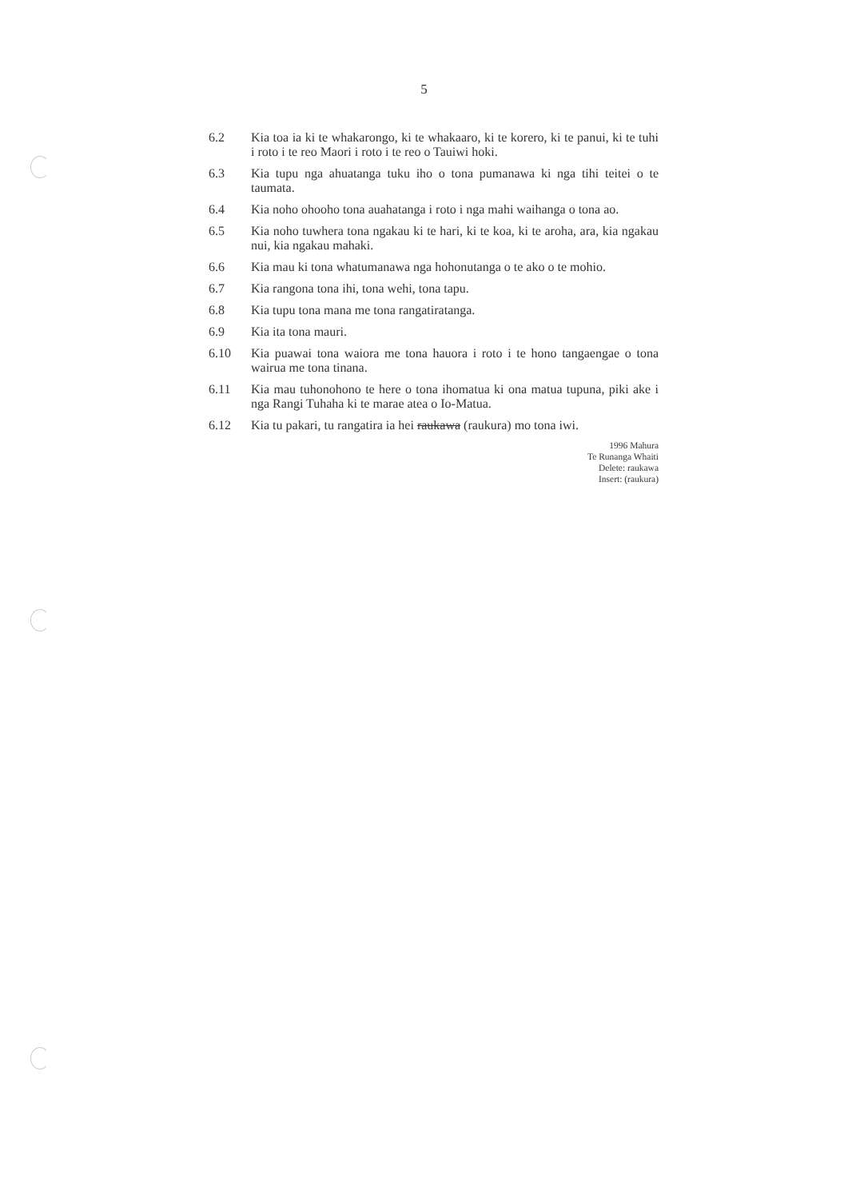5
6.2 Kia toa ia ki te whakarongo, ki te whakaaro, ki te korero, ki te panui, ki te tuhi i roto i te reo Maori i roto i te reo o Tauiwi hoki.
6.3 Kia tupu nga ahuatanga tuku iho o tona pumanawa ki nga tihi teitei o te taumata.
6.4 Kia noho ohooho tona auahatanga i roto i nga mahi waihanga o tona ao.
6.5 Kia noho tuwhera tona ngakau ki te hari, ki te koa, ki te aroha, ara, kia ngakau nui, kia ngakau mahaki.
6.6 Kia mau ki tona whatumanawa nga hohonutanga o te ako o te mohio.
6.7 Kia rangona tona ihi, tona wehi, tona tapu.
6.8 Kia tupu tona mana me tona rangatiratanga.
6.9 Kia ita tona mauri.
6.10 Kia puawai tona waiora me tona hauora i roto i te hono tangaengae o tona wairua me tona tinana.
6.11 Kia mau tuhonohono te here o tona ihomatua ki ona matua tupuna, piki ake i nga Rangi Tuhaha ki te marae atea o Io-Matua.
6.12 Kia tu pakari, tu rangatira ia hei raukawa (raukura) mo tona iwi.
1996 Mahura
Te Runanga Whaiti
Delete: raukawa
Insert: (raukura)